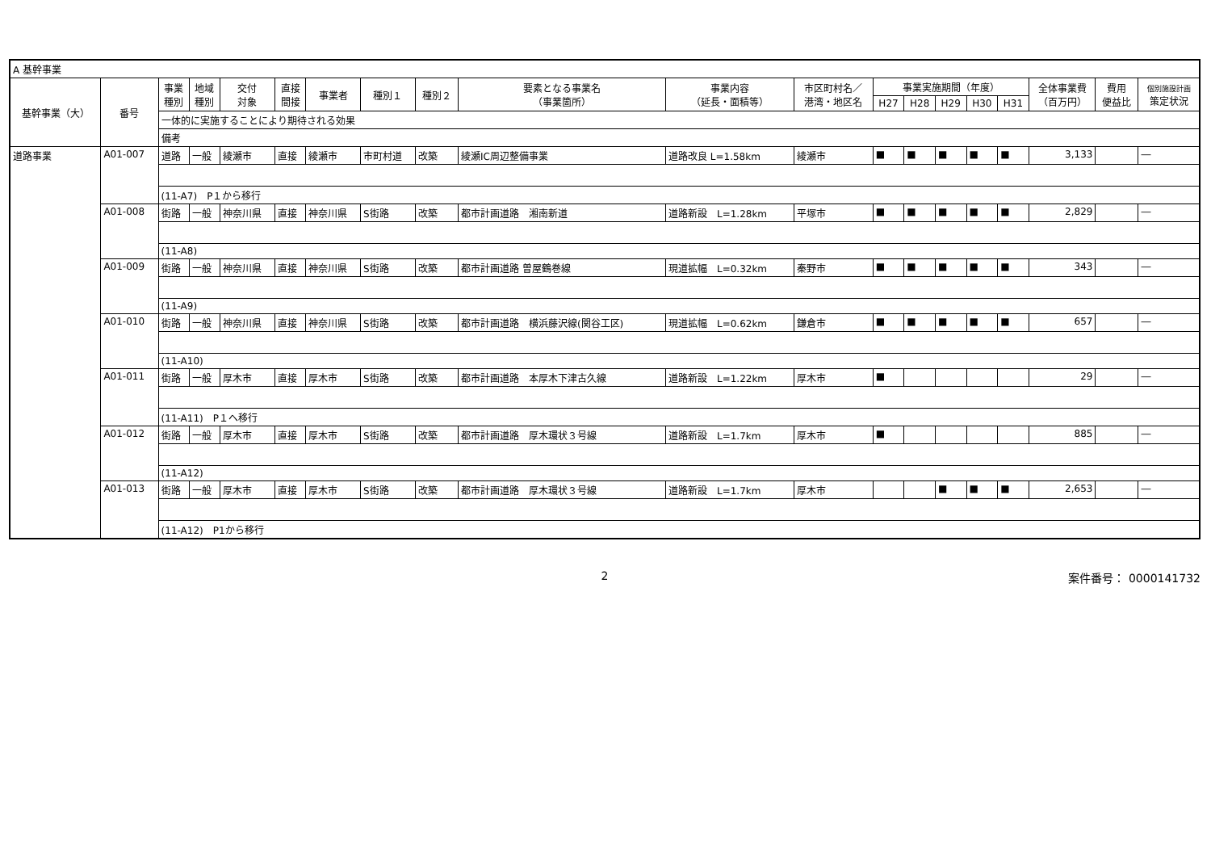| A 基幹事業 | | | | | | | | | | | | | | | | | | | |
| 基幹事業（大） | 番号 | 事業 種別 | 地域 種別 | 交付 対象 | 直接 間接 | 事業者 | 種別１ | 種別２ | 要素となる事業名 （事業箇所） | 事業内容 （延長・面積等） | 市区町村名／ 港湾・地区名 | 事業実施期間（年度） | | | | | 全体事業費 （百万円） | 費用 便益比 | 個別施設計画 策定状況 |
| | | | | | | | | | | | | H27 | H28 | H29 | H30 | H31 | | | |
| | | 一体的に実施することにより期待される効果 | | | | | | | | | | | | | | | | | |
| | | 備考 | | | | | | | | | | | | | | | | | |
| 道路事業 | A01-007 | 道路 | 一般 | 綾瀬市 | 直接 | 綾瀬市 | 市町村道 | 改築 | 綾瀬IC周辺整備事業 | 道路改良 L=1.58km | 綾瀬市 | ■ | ■ | ■ | ■ | ■ | 3,133 | | ― |
| | | (11-A7) P１から移行 | | | | | | | | | | | | | | | | | |
| | A01-008 | 街路 | 一般 | 神奈川県 | 直接 | 神奈川県 | S街路 | 改築 | 都市計画道路 湘南新道 | 道路新設 L=1.28km | 平塚市 | ■ | ■ | ■ | ■ | ■ | 2,829 | | ― |
| | | (11-A8) | | | | | | | | | | | | | | | | | |
| | A01-009 | 街路 | 一般 | 神奈川県 | 直接 | 神奈川県 | S街路 | 改築 | 都市計画道路 曽屋鶴巻線 | 現道拡幅 L=0.32km | 秦野市 | ■ | ■ | ■ | ■ | ■ | 343 | | ― |
| | | (11-A9) | | | | | | | | | | | | | | | | | |
| | A01-010 | 街路 | 一般 | 神奈川県 | 直接 | 神奈川県 | S街路 | 改築 | 都市計画道路 横浜藤沢線(関谷工区) | 現道拡幅 L=0.62km | 鎌倉市 | ■ | ■ | ■ | ■ | ■ | 657 | | ― |
| | | (11-A10) | | | | | | | | | | | | | | | | | |
| | A01-011 | 街路 | 一般 | 厚木市 | 直接 | 厚木市 | S街路 | 改築 | 都市計画道路 本厚木下津古久線 | 道路新設 L=1.22km | 厚木市 | ■ | | | | | 29 | | ― |
| | | (11-A11) P１へ移行 | | | | | | | | | | | | | | | | | |
| | A01-012 | 街路 | 一般 | 厚木市 | 直接 | 厚木市 | S街路 | 改築 | 都市計画道路 厚木環状３号線 | 道路新設 L=1.7km | 厚木市 | ■ | | | | | 885 | | ― |
| | | (11-A12) | | | | | | | | | | | | | | | | | |
| | A01-013 | 街路 | 一般 | 厚木市 | 直接 | 厚木市 | S街路 | 改築 | 都市計画道路 厚木環状３号線 | 道路新設 L=1.7km | 厚木市 | | | ■ | ■ | ■ | 2,653 | | ― |
| | | (11-A12) P1から移行 | | | | | | | | | | | | | | | | | |
2 案件番号： 0000141732